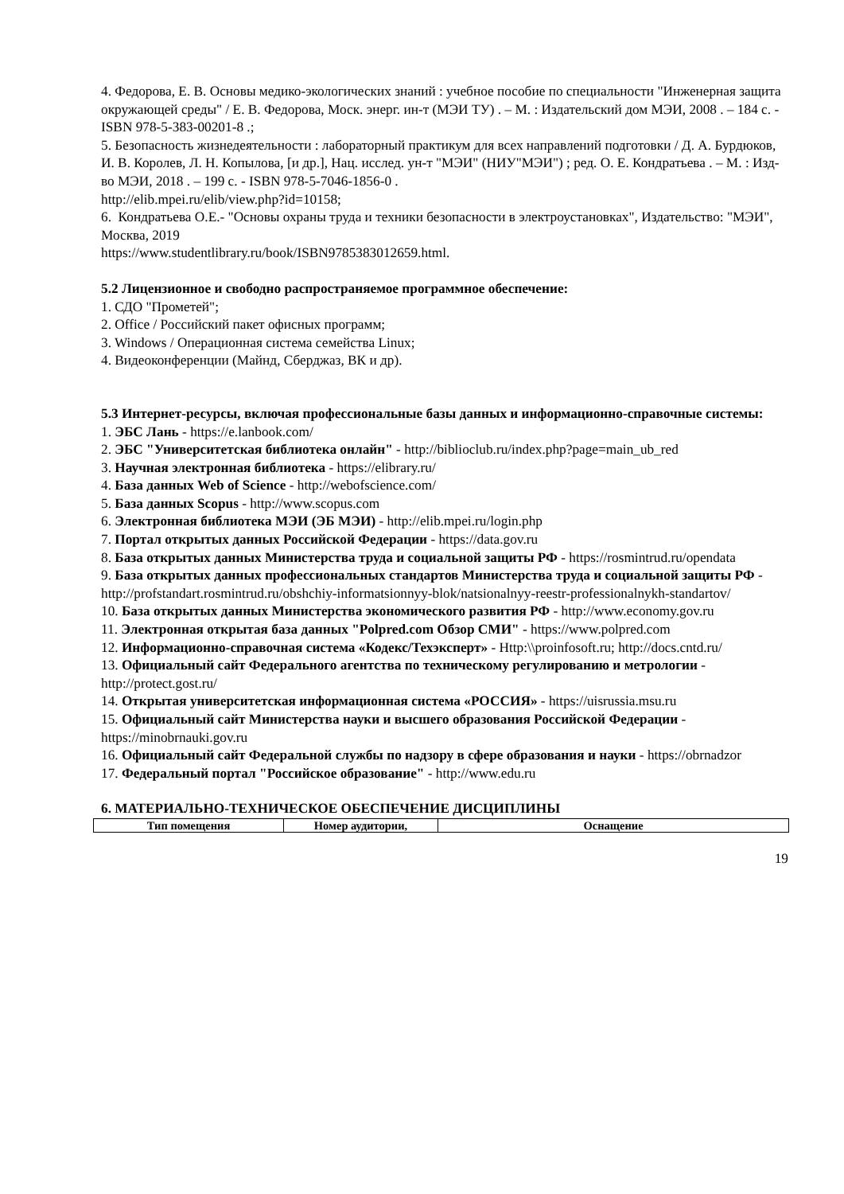4. Федорова, Е. В. Основы медико-экологических знаний : учебное пособие по специальности "Инженерная защита окружающей среды" / Е. В. Федорова, Моск. энерг. ин-т (МЭИ ТУ) . – М. : Издательский дом МЭИ, 2008 . – 184 с. - ISBN 978-5-383-00201-8 .;
5. Безопасность жизнедеятельности : лабораторный практикум для всех направлений подготовки / Д. А. Бурдюков, И. В. Королев, Л. Н. Копылова, [и др.], Нац. исслед. ун-т "МЭИ" (НИУ"МЭИ") ; ред. О. Е. Кондратьева . – М. : Изд-во МЭИ, 2018 . – 199 с. - ISBN 978-5-7046-1856-0 .
http://elib.mpei.ru/elib/view.php?id=10158;
6. Кондратьева О.Е.- "Основы охраны труда и техники безопасности в электроустановках", Издательство: "МЭИ", Москва, 2019
https://www.studentlibrary.ru/book/ISBN9785383012659.html.
5.2 Лицензионное и свободно распространяемое программное обеспечение:
1. СДО "Прометей";
2. Office / Российский пакет офисных программ;
3. Windows / Операционная система семейства Linux;
4. Видеоконференции (Майнд, Сберджаз, ВК и др).
5.3 Интернет-ресурсы, включая профессиональные базы данных и информационно-справочные системы:
1. ЭБС Лань - https://e.lanbook.com/
2. ЭБС "Университетская библиотека онлайн" - http://biblioclub.ru/index.php?page=main_ub_red
3. Научная электронная библиотека - https://elibrary.ru/
4. База данных Web of Science - http://webofscience.com/
5. База данных Scopus - http://www.scopus.com
6. Электронная библиотека МЭИ (ЭБ МЭИ) - http://elib.mpei.ru/login.php
7. Портал открытых данных Российской Федерации - https://data.gov.ru
8. База открытых данных Министерства труда и социальной защиты РФ - https://rosmintrud.ru/opendata
9. База открытых данных профессиональных стандартов Министерства труда и социальной защиты РФ - http://profstandart.rosmintrud.ru/obshchiy-informatsionnyy-blok/natsionalnyy-reestr-professionalnykh-standartov/
10. База открытых данных Министерства экономического развития РФ - http://www.economy.gov.ru
11. Электронная открытая база данных "Polpred.com Обзор СМИ" - https://www.polpred.com
12. Информационно-справочная система «Кодекс/Техэксперт» - Http:\\proinfosoft.ru; http://docs.cntd.ru/
13. Официальный сайт Федерального агентства по техническому регулированию и метрологии - http://protect.gost.ru/
14. Открытая университетская информационная система «РОССИЯ» - https://uisrussia.msu.ru
15. Официальный сайт Министерства науки и высшего образования Российской Федерации - https://minobrnauki.gov.ru
16. Официальный сайт Федеральной службы по надзору в сфере образования и науки - https://obrnadzor
17. Федеральный портал "Российское образование" - http://www.edu.ru
6. МАТЕРИАЛЬНО-ТЕХНИЧЕСКОЕ ОБЕСПЕЧЕНИЕ ДИСЦИПЛИНЫ
| Тип помещения | Номер аудитории, | Оснащение |
| --- | --- | --- |
19